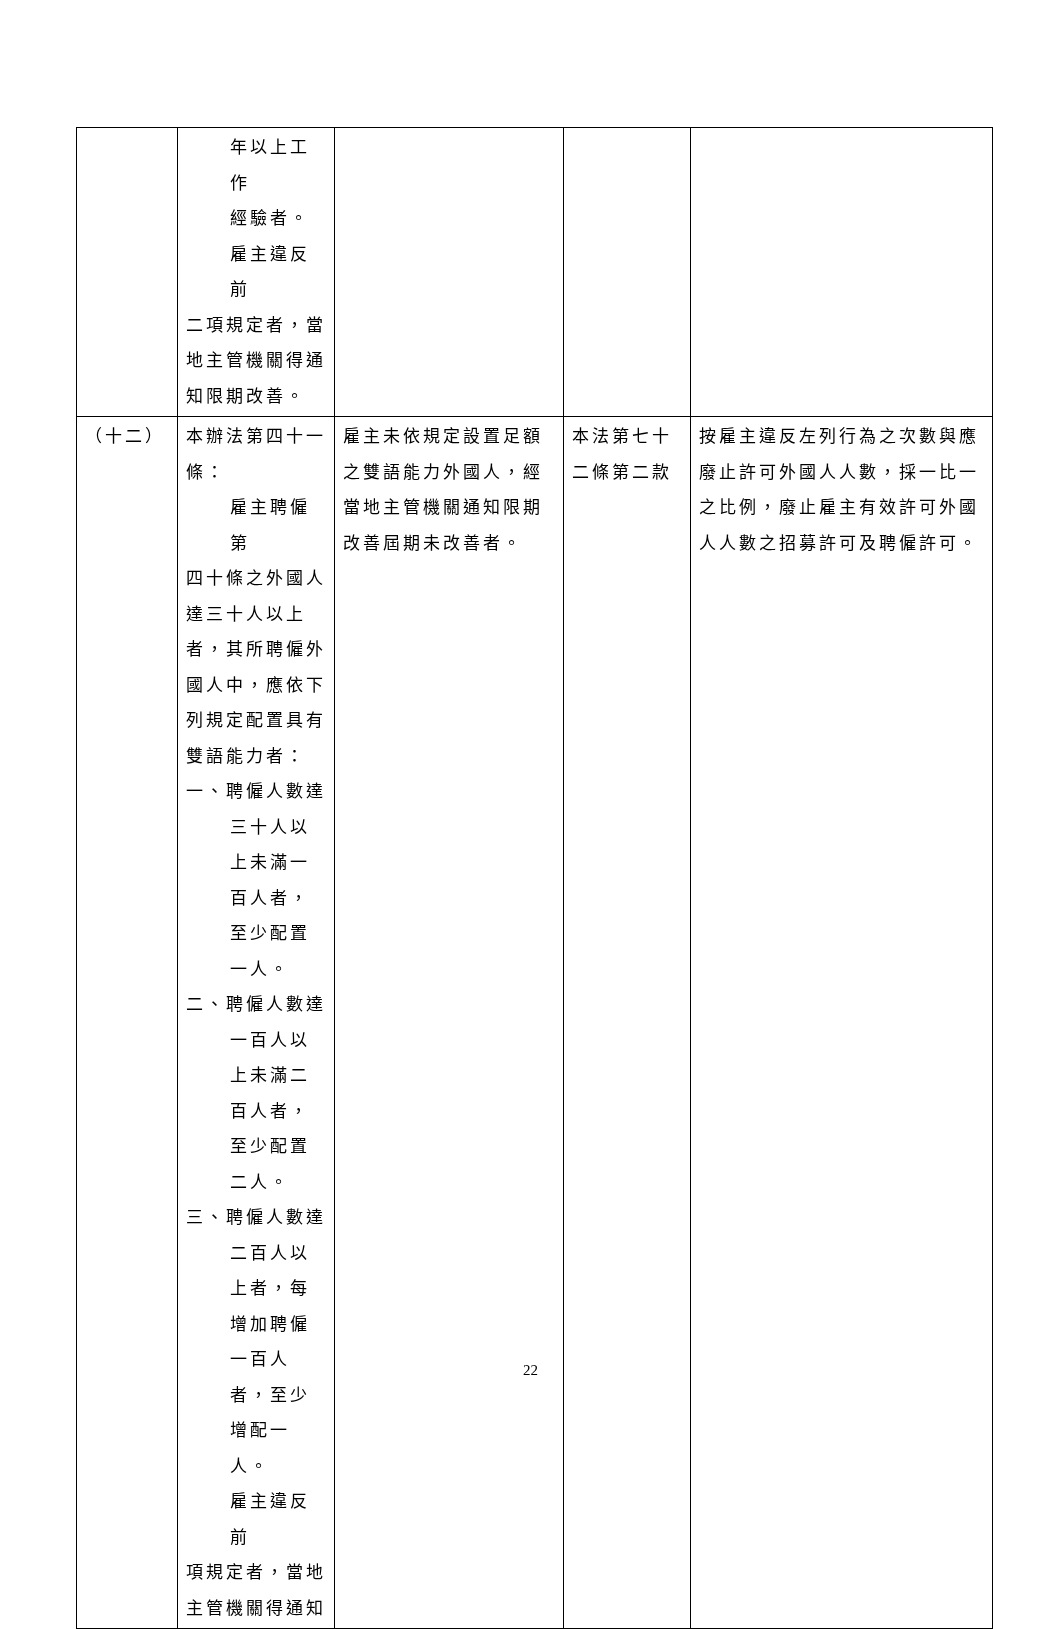| | 年以上工作 經驗者。 雇主違反前 二項規定者，當地主管機關得通知限期改善。 | | | |
| （十二） | 本辦法第四十一條： 雇主聘僱第 四十條之外國人達三十人以上者，其所聘僱外國人中，應依下列規定配置具有雙語能力者： 一、聘僱人數達 三十人以上未滿一百人者，至少配置一人。 二、聘僱人數達 一百人以上未滿二百人者，至少配置二人。 三、聘僱人數達 二百人以上者，每增加聘僱一百人者，至少增配一人。 雇主違反前 項規定者，當地主管機關得通知 | 雇主未依規定設置足額之雙語能力外國人，經當地主管機關通知限期改善屆期未改善者。 | 本法第七十二條第二款 | 按雇主違反左列行為之次數與應廢止許可外國人人數，採一比一之比例，廢止雇主有效許可外國人人數之招募許可及聘僱許可。 |
22